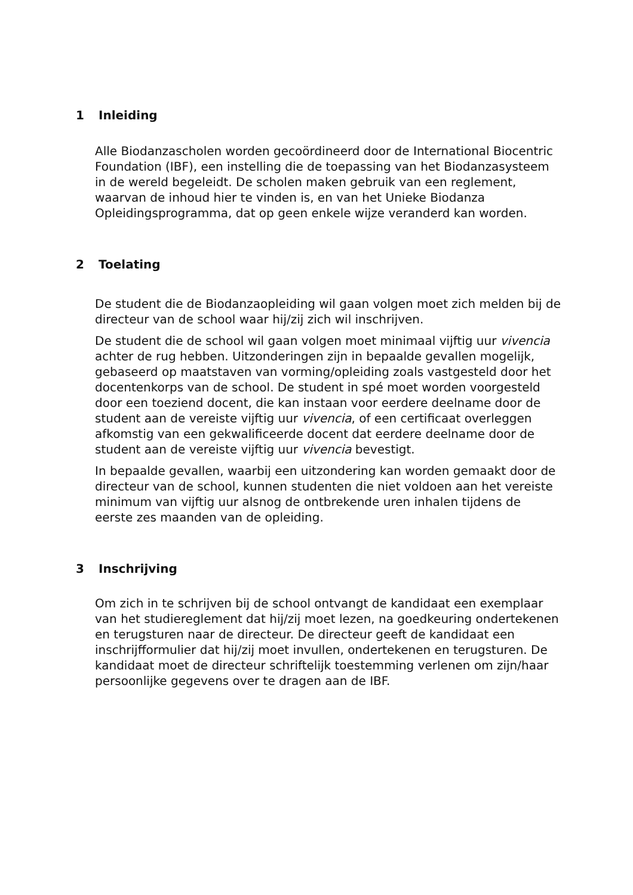1 Inleiding
Alle Biodanzascholen worden gecoördineerd door de International Biocentric Foundation (IBF), een instelling die de toepassing van het Biodanzasysteem in de wereld begeleidt. De scholen maken gebruik van een reglement, waarvan de inhoud hier te vinden is, en van het Unieke Biodanza Opleidingsprogramma, dat op geen enkele wijze veranderd kan worden.
2 Toelating
De student die de Biodanzaopleiding wil gaan volgen moet zich melden bij de directeur van de school waar hij/zij zich wil inschrijven.
De student die de school wil gaan volgen moet minimaal vijftig uur vivencia achter de rug hebben. Uitzonderingen zijn in bepaalde gevallen mogelijk, gebaseerd op maatstaven van vorming/opleiding zoals vastgesteld door het docentenkorps van de school. De student in spé moet worden voorgesteld door een toeziend docent, die kan instaan voor eerdere deelname door de student aan de vereiste vijftig uur vivencia, of een certificaat overleggen afkomstig van een gekwalificeerde docent dat eerdere deelname door de student aan de vereiste vijftig uur vivencia bevestigt.
In bepaalde gevallen, waarbij een uitzondering kan worden gemaakt door de directeur van de school, kunnen studenten die niet voldoen aan het vereiste minimum van vijftig uur alsnog de ontbrekende uren inhalen tijdens de eerste zes maanden van de opleiding.
3 Inschrijving
Om zich in te schrijven bij de school ontvangt de kandidaat een exemplaar van het studiereglement dat hij/zij moet lezen, na goedkeuring ondertekenen en terugsturen naar de directeur. De directeur geeft de kandidaat een inschrijfformulier dat hij/zij moet invullen, ondertekenen en terugsturen. De kandidaat moet de directeur schriftelijk toestemming verlenen om zijn/haar persoonlijke gegevens over te dragen aan de IBF.